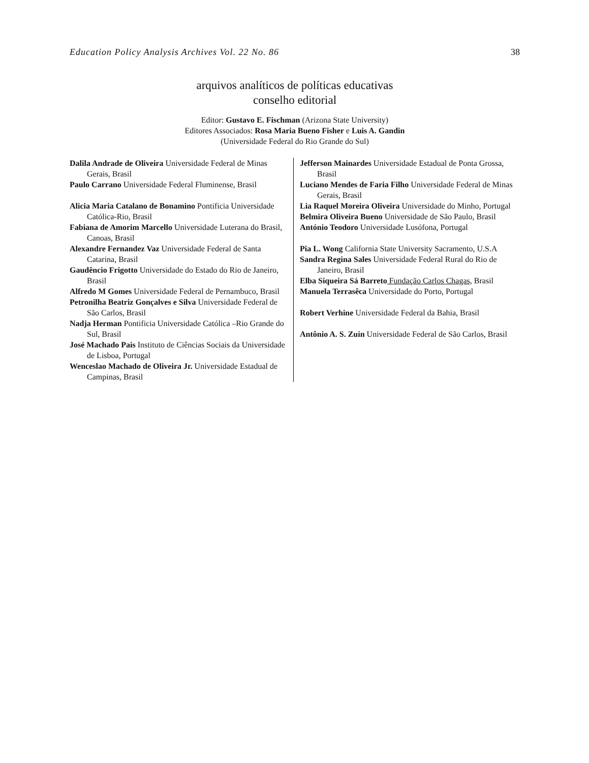Education Policy Analysis Archives Vol. 22 No. 86 38
arquivos analíticos de políticas educativas
conselho editorial
Editor: Gustavo E. Fischman (Arizona State University)
Editores Associados: Rosa Maria Bueno Fisher e Luis A. Gandin
(Universidade Federal do Rio Grande do Sul)
| Dalila Andrade de Oliveira Universidade Federal de Minas Gerais, Brasil Paulo Carrano Universidade Federal Fluminense, Brasil Alicia Maria Catalano de Bonamino Pontificia Universidade Católica-Rio, Brasil Fabiana de Amorim Marcello Universidade Luterana do Brasil, Canoas, Brasil Alexandre Fernandez Vaz Universidade Federal de Santa Catarina, Brasil Gaudêncio Frigotto Universidade do Estado do Rio de Janeiro, Brasil Alfredo M Gomes Universidade Federal de Pernambuco, Brasil Petronilha Beatriz Gonçalves e Silva Universidade Federal de São Carlos, Brasil Nadja Herman Pontificia Universidade Católica –Rio Grande do Sul, Brasil José Machado Pais Instituto de Ciências Sociais da Universidade de Lisboa, Portugal Wenceslao Machado de Oliveira Jr. Universidade Estadual de Campinas, Brasil | Jefferson Mainardes Universidade Estadual de Ponta Grossa, Brasil Luciano Mendes de Faria Filho Universidade Federal de Minas Gerais, Brasil Lia Raquel Moreira Oliveira Universidade do Minho, Portugal Belmira Oliveira Bueno Universidade de São Paulo, Brasil António Teodoro Universidade Lusófona, Portugal Pia L. Wong California State University Sacramento, U.S.A Sandra Regina Sales Universidade Federal Rural do Rio de Janeiro, Brasil Elba Siqueira Sá Barreto Fundação Carlos Chagas, Brasil Manuela Terrasêca Universidade do Porto, Portugal Robert Verhine Universidade Federal da Bahia, Brasil Antônio A. S. Zuin Universidade Federal de São Carlos, Brasil |